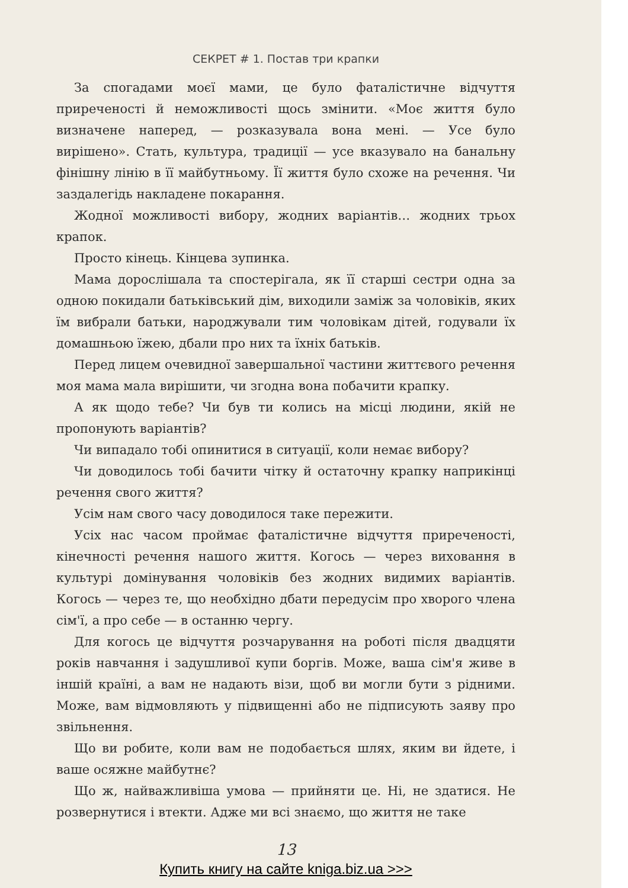СЕКРЕТ # 1. Постав три крапки
За спогадами моєї мами, це було фаталістичне відчуття приреченості й неможливості щось змінити. «Моє життя було визначене наперед, — розказувала вона мені. — Усе було вирішено». Стать, культура, традиції — усе вказувало на банальну фінішну лінію в її майбутньому. Її життя було схоже на речення. Чи заздалегідь накладене покарання.
Жодної можливості вибору, жодних варіантів… жодних трьох крапок.
Просто кінець. Кінцева зупинка.
Мама дорослішала та спостерігала, як її старші сестри одна за одною покидали батьківський дім, виходили заміж за чоловіків, яких їм вибрали батьки, народжували тим чоловікам дітей, годували їх домашньою їжею, дбали про них та їхніх батьків.
Перед лицем очевидної завершальної частини життєвого речення моя мама мала вирішити, чи згодна вона побачити крапку.
А як щодо тебе? Чи був ти колись на місці людини, якій не пропонують варіантів?
Чи випадало тобі опинитися в ситуації, коли немає вибору?
Чи доводилось тобі бачити чітку й остаточну крапку наприкінці речення свого життя?
Усім нам свого часу доводилося таке пережити.
Усіх нас часом проймає фаталістичне відчуття приреченості, кінечності речення нашого життя. Когось — через виховання в культурі домінування чоловіків без жодних видимих варіантів. Когось — через те, що необхідно дбати передусім про хворого члена сім'ї, а про себе — в останню чергу.
Для когось це відчуття розчарування на роботі після двадцяти років навчання і задушливої купи боргів. Може, ваша сім'я живе в іншій країні, а вам не надають візи, щоб ви могли бути з рідними. Може, вам відмовляють у підвищенні або не підписують заяву про звільнення.
Що ви робите, коли вам не подобається шлях, яким ви йдете, і ваше осяжне майбутнє?
Що ж, найважливіша умова — прийняти це. Ні, не здатися. Не розвернутися і втекти. Адже ми всі знаємо, що життя не таке
13
Купить книгу на сайте kniga.biz.ua >>>